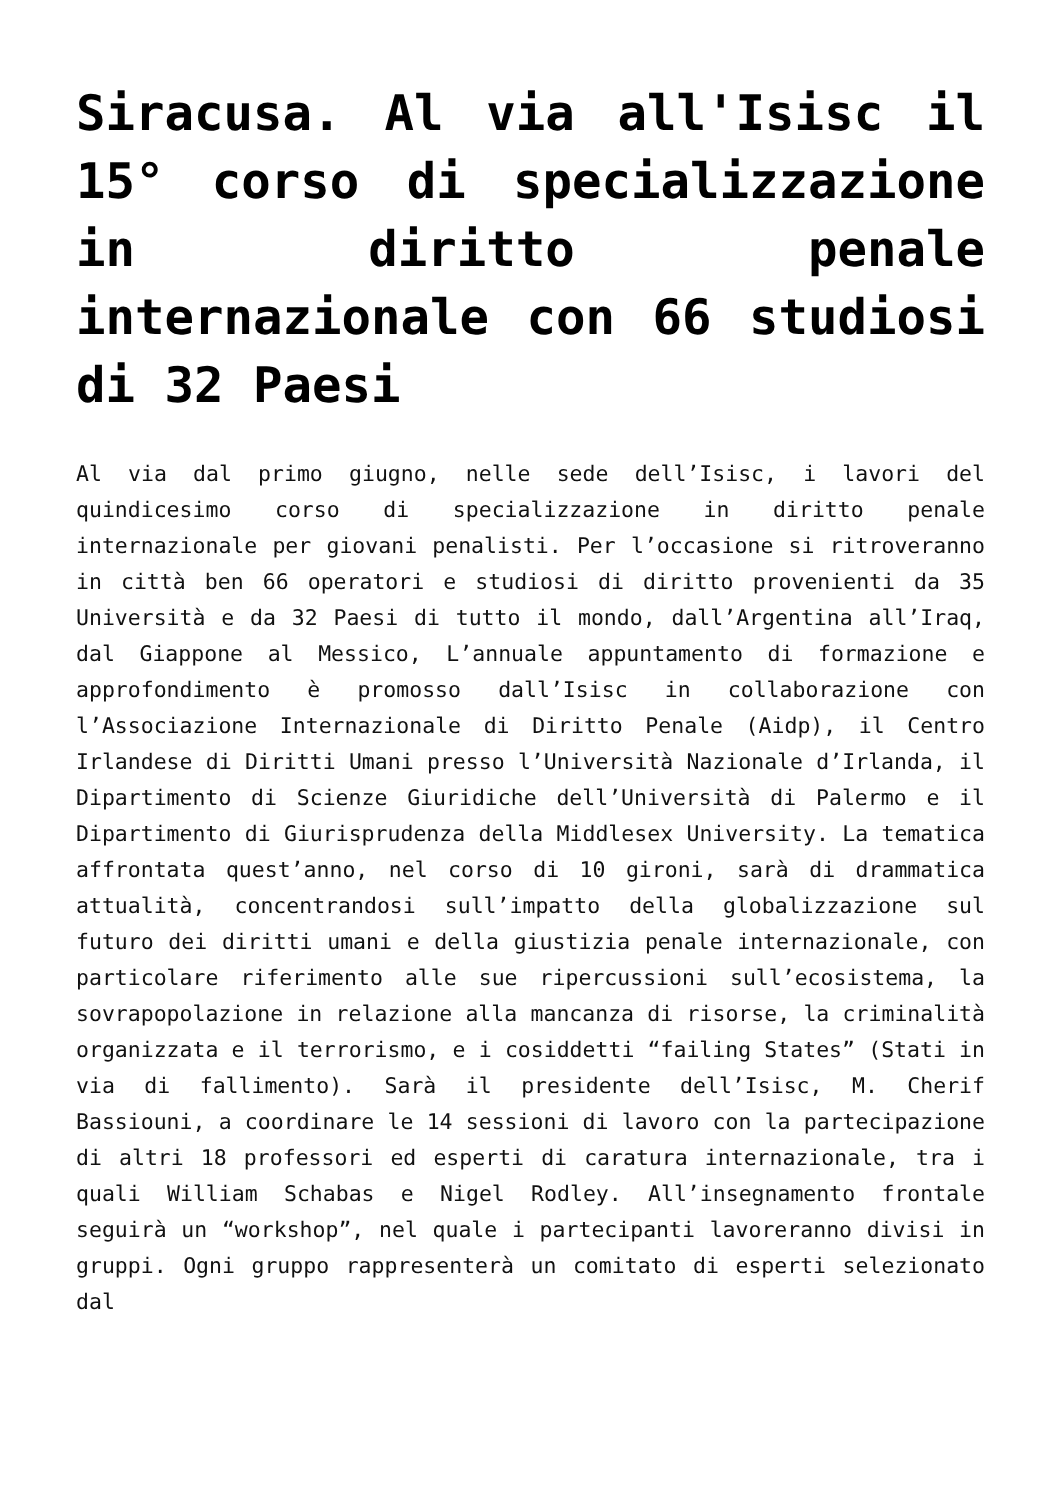Siracusa. Al via all'Isisc il 15° corso di specializzazione in diritto penale internazionale con 66 studiosi di 32 Paesi
Al via dal primo giugno, nelle sede dell’Isisc, i lavori del quindicesimo corso di specializzazione in diritto penale internazionale per giovani penalisti. Per l’occasione si ritroveranno in città ben 66 operatori e studiosi di diritto provenienti da 35 Università e da 32 Paesi di tutto il mondo, dall’Argentina all’Iraq, dal Giappone al Messico, L’annuale appuntamento di formazione e approfondimento è promosso dall’Isisc in collaborazione con l’Associazione Internazionale di Diritto Penale (Aidp), il Centro Irlandese di Diritti Umani presso l’Università Nazionale d’Irlanda, il Dipartimento di Scienze Giuridiche dell’Università di Palermo e il Dipartimento di Giurisprudenza della Middlesex University. La tematica affrontata quest’anno, nel corso di 10 gironi, sarà di drammatica attualità, concentrandosi sull’impatto della globalizzazione sul futuro dei diritti umani e della giustizia penale internazionale, con particolare riferimento alle sue ripercussioni sull’ecosistema, la sovrapopolazione in relazione alla mancanza di risorse, la criminalità organizzata e il terrorismo, e i cosiddetti “failing States” (Stati in via di fallimento). Sarà il presidente dell’Isisc, M. Cherif Bassiouni, a coordinare le 14 sessioni di lavoro con la partecipazione di altri 18 professori ed esperti di caratura internazionale, tra i quali William Schabas e Nigel Rodley. All’insegnamento frontale seguirà un “workshop”, nel quale i partecipanti lavoreranno divisi in gruppi. Ogni gruppo rappresenterà un comitato di esperti selezionato dal